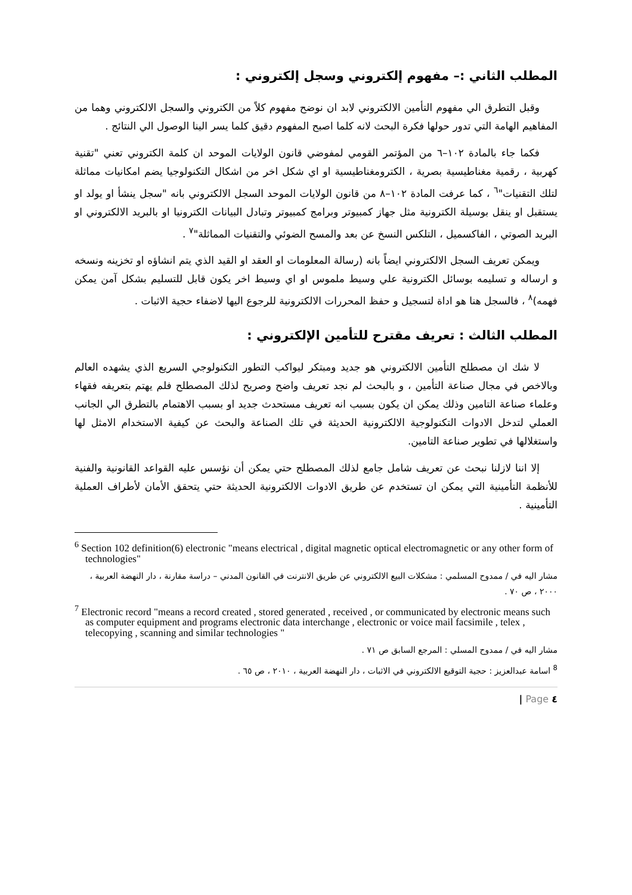المطلب الثاني :– مفهوم إلكتروني وسجل إلكتروني :
وقبل التطرق الي مفهوم التأمين الالكتروني لابد ان نوضح مفهوم كلاً من الكتروني والسجل الالكتروني وهما من المفاهيم الهامة التي تدور حولها فكرة البحث لانه كلما اصبح المفهوم دقيق كلما يسر الينا الوصول الي النتائج .
فكما جاء بالمادة ١٠٢–٦ من المؤتمر القومي لمفوضي قانون الولايات الموحد ان كلمة الكتروني تعني "تقنية كهربية ، رقمية مغناطيسية بصرية ، الكترومغناطيسية او اي شكل اخر من اشكال التكنولوجيا يضم امكانيات مماثلة لتلك التقنيات"<sup>٦</sup> ، كما عرفت المادة ١٠٢–٨ من قانون الولايات الموحد السجل الالكتروني بانه "سجل ينشأ او يولد او يستقبل او ينقل بوسيلة الكترونية مثل جهاز كمبيوتر وبرامج كمبيوتر وتبادل البيانات الكترونيا او بالبريد الالكتروني او البريد الصوتي ، الفاكسميل ، التلكس النسخ عن بعد والمسح الضوئي والتقنيات المماثلة"<sup>٧</sup> .
ويمكن تعريف السجل الالكتروني ايضاً بانه (رسالة المعلومات او العقد او القيد الذي يتم انشاؤه او تخزينه ونسخه و ارساله و تسليمه بوسائل الكترونية علي وسيط ملموس او اي وسيط اخر يكون قابل للتسليم بشكل آمن يمكن فهمه)<sup>٨</sup> ، فالسجل هنا هو اداة لتسجيل و حفظ المحررات الالكترونية للرجوع اليها لاضفاء حجية الاثبات .
المطلب الثالث : تعريف مقترح للتأمين الإلكتروني :
لا شك ان مصطلح التأمين الالكتروني هو جديد ومبتكر ليواكب التطور التكنولوجي السريع الذي يشهده العالم وبالاخص في مجال صناعة التأمين ، و بالبحث لم نجد تعريف واضح وصريح لذلك المصطلح فلم يهتم بتعريفه فقهاء وعلماء صناعة التامين وذلك يمكن ان يكون بسبب انه تعريف مستحدث جديد او بسبب الاهتمام بالتطرق الي الجانب العملي لتدخل الادوات التكنولوجية الالكترونية الحديثة في تلك الصناعة والبحث عن كيفية الاستخدام الامثل لها واستغلالها في تطوير صناعة التامين.
إلا اننا لازلنا نبحث عن تعريف شامل جامع لذلك المصطلح حتي يمكن أن نؤسس عليه القواعد القانونية والفنية للأنظمة التأمينية التي يمكن ان تستخدم عن طريق الادوات الالكترونية الحديثة حتي يتحقق الأمان لأطراف العملية التأمينية .
<sup>6</sup> Section 102 definition(6) electronic "means electrical , digital magnetic optical electromagnetic or any other form of technologies"
مشار اليه في / ممدوح المسلمي : مشكلات البيع الالكتروني عن طريق الانترنت في القانون المدني – دراسة مقارنة ، دار النهضة العربية ، ٢٠٠٠ ، ص ٧٠ .
<sup>7</sup> Electronic record "means a record created , stored generated , received , or communicated by electronic means such as computer equipment and programs electronic data interchange , electronic or voice mail facsimile , telex , telecopying , scanning and similar technologies "
مشار اليه في / ممدوح المسلي : المرجع السابق ص ٧١ .
<sup>8</sup> اسامة عبدالعزيز : حجية التوقيع الالكتروني في الاثبات ، دار النهضة العربية ، ٢٠١٠ ، ص ٦٥ .
٤ Page |